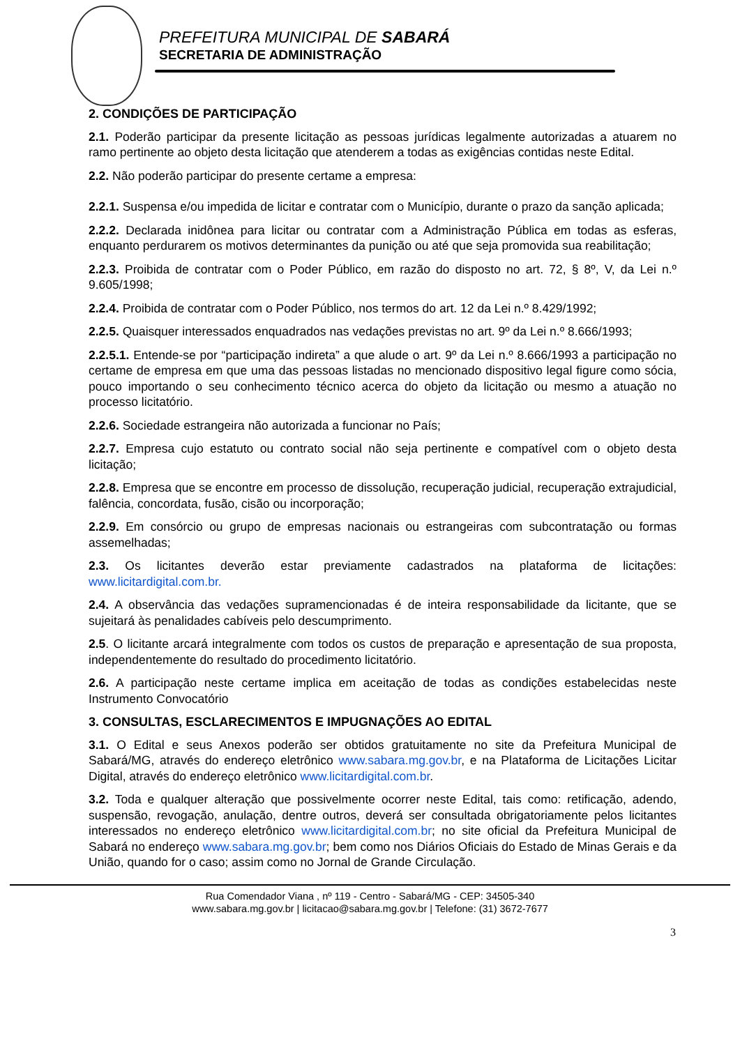PREFEITURA MUNICIPAL DE SABARÁ
SECRETARIA DE ADMINISTRAÇÃO
2. CONDIÇÕES DE PARTICIPAÇÃO
2.1. Poderão participar da presente licitação as pessoas jurídicas legalmente autorizadas a atuarem no ramo pertinente ao objeto desta licitação que atenderem a todas as exigências contidas neste Edital.
2.2. Não poderão participar do presente certame a empresa:
2.2.1. Suspensa e/ou impedida de licitar e contratar com o Município, durante o prazo da sanção aplicada;
2.2.2. Declarada inidônea para licitar ou contratar com a Administração Pública em todas as esferas, enquanto perdurarem os motivos determinantes da punição ou até que seja promovida sua reabilitação;
2.2.3. Proibida de contratar com o Poder Público, em razão do disposto no art. 72, § 8º, V, da Lei n.º 9.605/1998;
2.2.4. Proibida de contratar com o Poder Público, nos termos do art. 12 da Lei n.º 8.429/1992;
2.2.5. Quaisquer interessados enquadrados nas vedações previstas no art. 9º da Lei n.º 8.666/1993;
2.2.5.1. Entende-se por “participação indireta” a que alude o art. 9º da Lei n.º 8.666/1993 a participação no certame de empresa em que uma das pessoas listadas no mencionado dispositivo legal figure como sócia, pouco importando o seu conhecimento técnico acerca do objeto da licitação ou mesmo a atuação no processo licitatório.
2.2.6. Sociedade estrangeira não autorizada a funcionar no País;
2.2.7. Empresa cujo estatuto ou contrato social não seja pertinente e compatível com o objeto desta licitação;
2.2.8. Empresa que se encontre em processo de dissolução, recuperação judicial, recuperação extrajudicial, falência, concordata, fusão, cisão ou incorporação;
2.2.9. Em consórcio ou grupo de empresas nacionais ou estrangeiras com subcontratação ou formas assemelhadas;
2.3. Os licitantes deverão estar previamente cadastrados na plataforma de licitações: www.licitardigital.com.br.
2.4. A observância das vedações supramencionadas é de inteira responsabilidade da licitante, que se sujeitará às penalidades cabíveis pelo descumprimento.
2.5. O licitante arcará integralmente com todos os custos de preparação e apresentação de sua proposta, independentemente do resultado do procedimento licitatório.
2.6. A participação neste certame implica em aceitação de todas as condições estabelecidas neste Instrumento Convocatório
3. CONSULTAS, ESCLARECIMENTOS E IMPUGNAÇÕES AO EDITAL
3.1. O Edital e seus Anexos poderão ser obtidos gratuitamente no site da Prefeitura Municipal de Sabará/MG, através do endereço eletrônico www.sabara.mg.gov.br, e na Plataforma de Licitações Licitar Digital, através do endereço eletrônico www.licitardigital.com.br.
3.2. Toda e qualquer alteração que possivelmente ocorrer neste Edital, tais como: retificação, adendo, suspensão, revogação, anulação, dentre outros, deverá ser consultada obrigatoriamente pelos licitantes interessados no endereço eletrônico www.licitardigital.com.br; no site oficial da Prefeitura Municipal de Sabará no endereço www.sabara.mg.gov.br; bem como nos Diários Oficiais do Estado de Minas Gerais e da União, quando for o caso; assim como no Jornal de Grande Circulação.
Rua Comendador Viana , nº 119 - Centro - Sabará/MG - CEP: 34505-340
www.sabara.mg.gov.br | licitacao@sabara.mg.gov.br | Telefone: (31) 3672-7677
3